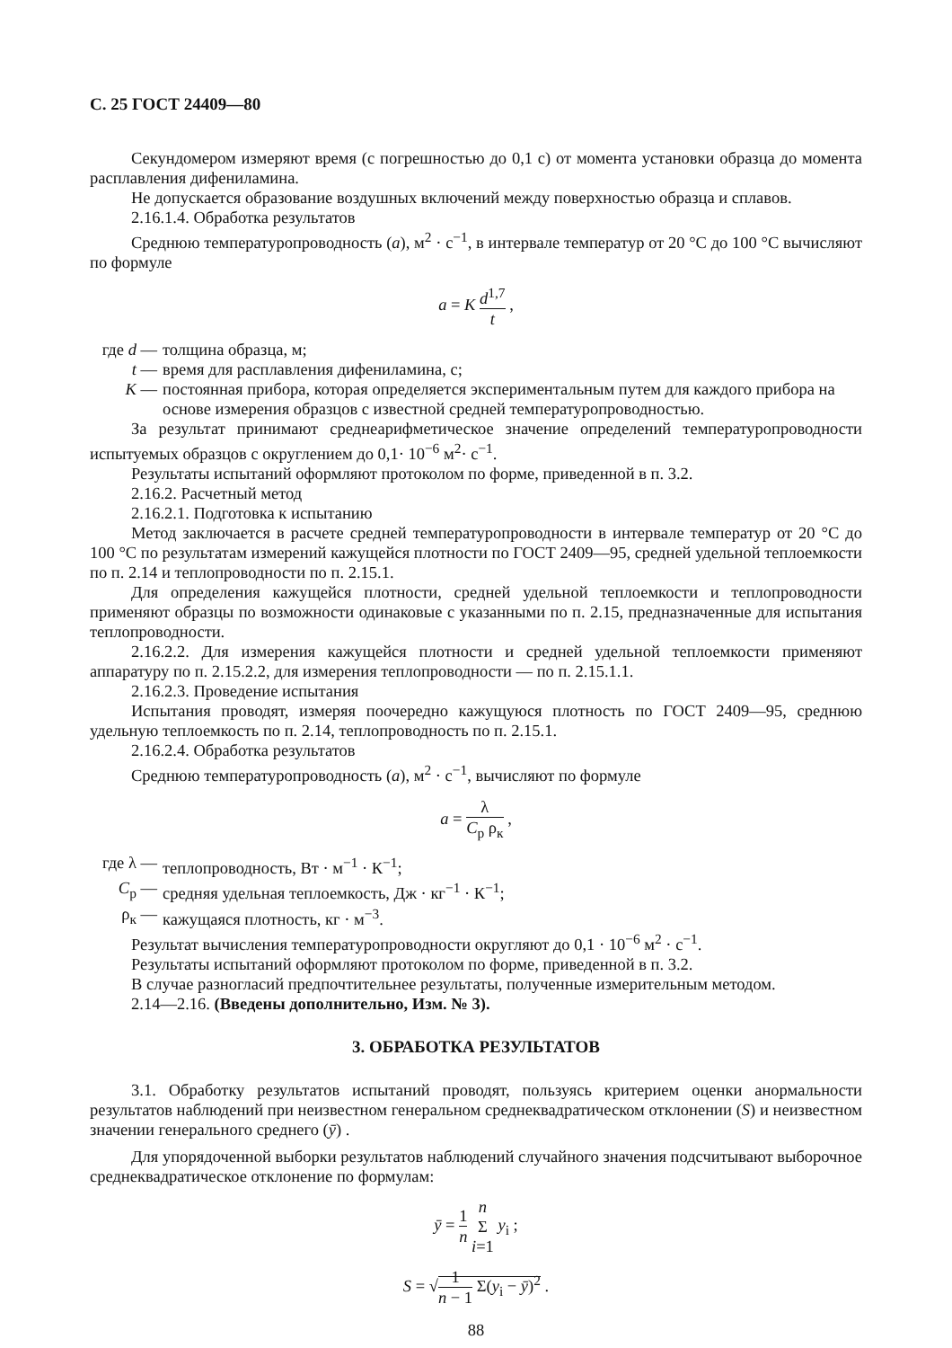С. 25 ГОСТ 24409—80
Секундомером измеряют время (с погрешностью до 0,1 с) от момента установки образца до момента расплавления дифениламина.
Не допускается образование воздушных включений между поверхностью образца и сплавов.
2.16.1.4. Обработка результатов
Среднюю температуропроводность (a), м<sup>2</sup> · с<sup>−1</sup>, в интервале температур от 20 °С до 100 °С вычисляют по формуле
a = K d<sup>1,7</sup> t ,
где d —
толщина образца, м;
t — время для расплавления дифениламина, с;
K — постоянная прибора, которая определяется экспериментальным путем для каждого прибора на основе измерения образцов с известной средней температуропроводностью.
За результат принимают среднеарифметическое значение определений температуропроводности испытуемых образцов с округлением до 0,1· 10<sup>−6</sup> м<sup>2</sup>· с<sup>−1</sup>.
Результаты испытаний оформляют протоколом по форме, приведенной в п. 3.2.
2.16.2. Расчетный метод
2.16.2.1. Подготовка к испытанию
Метод заключается в расчете средней температуропроводности в интервале температур от 20 °С до 100 °С по результатам измерений кажущейся плотности по ГОСТ 2409—95, средней удельной теплоемкости по п. 2.14 и теплопроводности по п. 2.15.1.
Для определения кажущейся плотности, средней удельной теплоемкости и теплопроводности применяют образцы по возможности одинаковые с указанными по п. 2.15, предназначенные для испытания теплопроводности.
2.16.2.2. Для измерения кажущейся плотности и средней удельной теплоемкости применяют аппаратуру по п. 2.15.2.2, для измерения теплопроводности — по п. 2.15.1.1.
2.16.2.3. Проведение испытания
Испытания проводят, измеряя поочередно кажущуюся плотность по ГОСТ 2409—95, среднюю удельную теплоемкость по п. 2.14, теплопроводность по п. 2.15.1.
2.16.2.4. Обработка результатов
Среднюю температуропроводность (a), м<sup>2</sup> · с<sup>−1</sup>, вычисляют по формуле
a = λ C<sub>p</sub> ρ<sub>к</sub> ,
где λ —
теплопроводность, Вт · м<sup>−1</sup> · К<sup>−1</sup>;
C<sub>p</sub> — средняя удельная теплоемкость, Дж · кг<sup>−1</sup> · К<sup>−1</sup>;
ρ<sub>к</sub> — кажущаяся плотность, кг · м<sup>−3</sup>.
Результат вычисления температуропроводности округляют до 0,1 · 10<sup>−6</sup> м<sup>2</sup> · с<sup>−1</sup>.
Результаты испытаний оформляют протоколом по форме, приведенной в п. 3.2.
В случае разногласий предпочтительнее результаты, полученные измерительным методом.
2.14—2.16. (Введены дополнительно, Изм. № 3).
3. ОБРАБОТКА РЕЗУЛЬТАТОВ
3.1. Обработку результатов испытаний проводят, пользуясь критерием оценки анормальности результатов наблюдений при неизвестном генеральном среднеквадратическом отклонении (S) и неизвестном значении генерального среднего (ȳ) .
Для упорядоченной выборки результатов наблюдений случайного значения подсчитывают выборочное среднеквадратическое отклонение по формулам:
ȳ = 1 n n Σ i=1 y<sub>i</sub> ;
S = √1 n − 1 Σ(y<sub>i</sub> − ȳ)<sup>2</sup> .
88